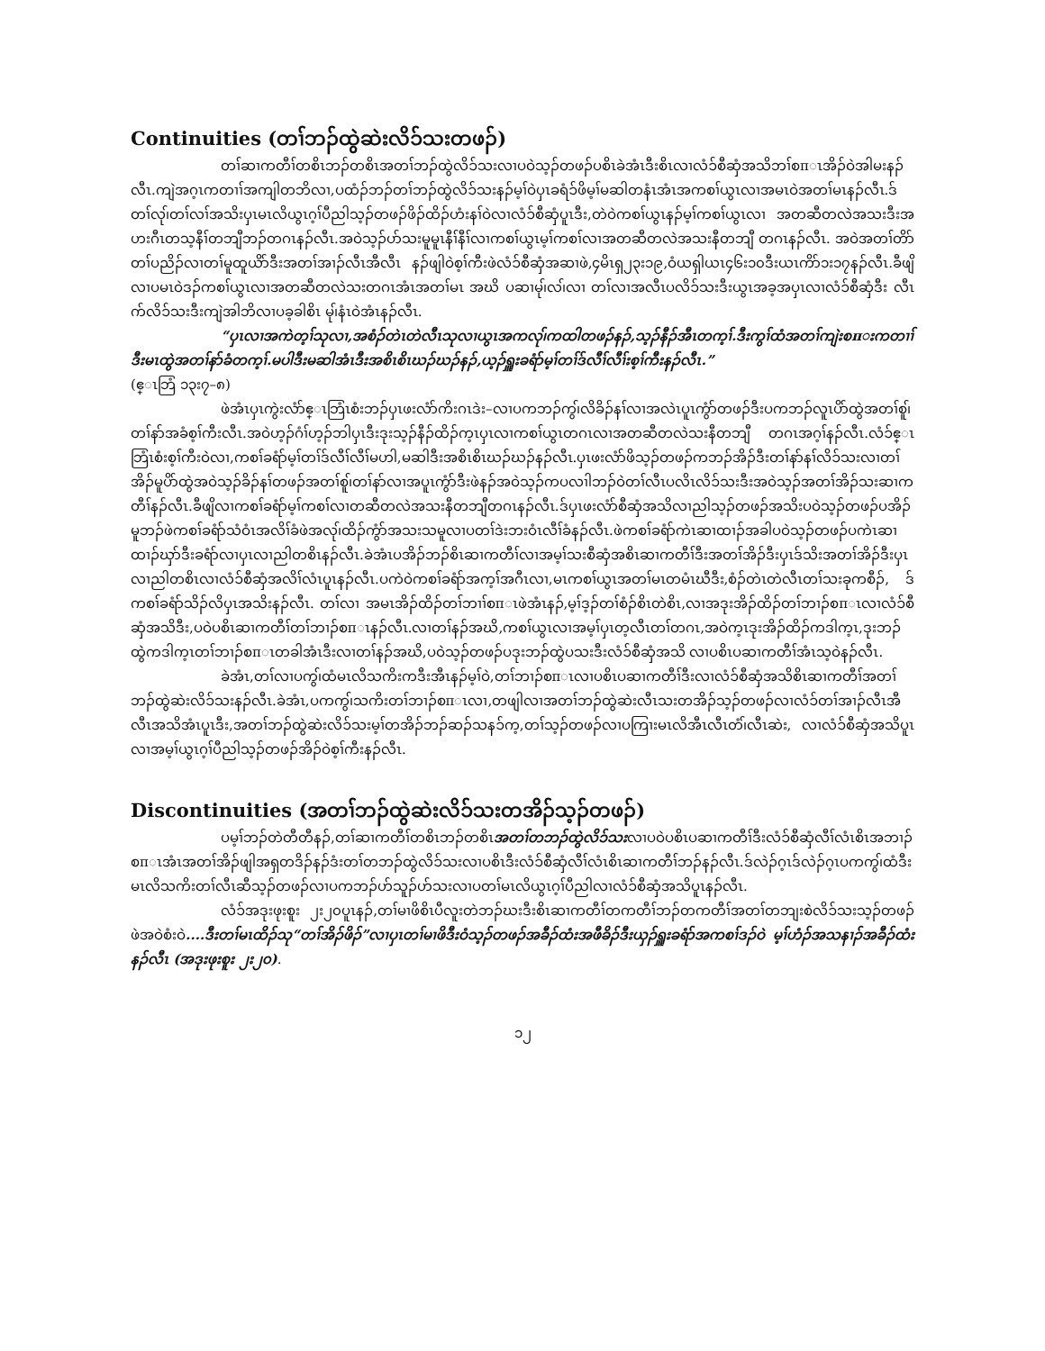Continuities (တၢ်ဘၣ်ထွဲဆဲးလိၥ်သးတဖၣ်)
တၢ်ဆၢကတီၢ်တစိၤဘၣ်တစိၤအတၢ်ဘၣ်ထွဲလိၥ်သးလၢပဝဲသ့ၣ်တဖၣ်ပစိၤခဲအံၤဒီးစိၤလၢလံၥ်စီဆှံအသိဘၢ်စπၤအိၣ်ဝဲအါမးနၣ်လီၤ.ကျဲအဂ့ၤကတၢၢ်အကျါတဘိလၢ,ပထံၣ်ဘၣ်တၢ်ဘၣ်ထွဲလိၥ်သးနၣ်မ့ၢ်ဝဲပှၤခရံၥ်ဖိမ့ၢ်မဆါတနံၤအံၤအကစၢ်ယွၤလၢအမၤဝဲအတၢ်မၤနၣ်လီၤ.ဒ်တၢ်လု၊်တၢ်လၢ်အသိးပှၤမၤလိယွၤဂ့ၢ်ပီညါသ့ၣ်တဖၣ်ဖိၣ်ထိၣ်ဟံးနၢ်ဝဲလၢလံၥ်စီဆှံပူၤဒီး,တဲဝဲကစၢ်ယွၤနၣ်မ့ၢ်ကစၢ်ယွၤလၢ အတဆီတလဲအသးဒီးအဟးဂီၤတသ့နီၢ်တဘျီဘၣ်တဂၤနၣ်လီၤ.အဝဲသ့ၣ်ပာ်သးမူမူၤနီၢ်နီၢ်လၢကစၢ်ယွၤမ့ၢ်ကစၢ်လၢအတဆီတလဲအသးနီတဘျီ တဂၤနၣ်လီၤ. အဝဲအတၢ်တိာ်တၢ်ပညိၣ်လၢတၢ်မူထူယိာ်ဒီးအတၢ်အၢၣ်လီၤအီလီၤ နၣ်ဖျါဝဲစ့ၢ်ကီးဖဲလံၥ်စီဆှံအဆၢဖဲ,၄မိၤရှ၂၃း၁၉,ဝံယရှါယၤ၄၆း၁၀ဒီးယၤကိာ်၁း၁၇နၣ်လီၤ.ခီဖျိလၢပမၤဝဲဒၣ်ကစၢ်ယွၤလၢအတဆီတလဲသးတဂၤအံၤအတၢ်မၤ အဃိ ပဆၢမု၊်လ၊်လၢ တၢ်လၢအလီၤပလိၥ်သးဒီးယွၤအခ့အပှၤလၢလံၥ်စီဆှံဒီး လီၤက်လိၥ်သးဒီးကျဲအါဘိလၢပခ့ခါစိၤ မု၊်နံၤဝဲအံၤနၣ်လီၤ.
“ပှၤလၢအကဲတ့ၢ်သုလၢ,အစံၣ်တဲၤတဲလီၤသုလၢယွၤအကလု၊်ကထါတဖၣ်နၣ်,သ့ၣ်နီၣ်အီၤတက့ၢ်.ဒီးကွၢ်ထံအတၢ်ကျဲးစπးကတၢၢ်ဒီးမၤထွဲအတၢ်နာ်ခံတက့ၢ်.မပါဒီးမဆါအံၤဒီးအစိၤစိၤဃၣ်ဃၣ်နၣ်,ယ့ၣ်ရှူးခရံာ်မ့ၢ်တၢ်ဒ်လီၢ်လီၢ်းစ့ၢ်ကီးနၣ်လီၤ.”
(ဧ္ၤဘြံ ၁၃း၇–၈)
ဖဲအံၤပှၤကွဲးလံာ်ဧ္ၤဘြံၤစံးဘၣ်ပှၤဖးလံာ်ကိးဂၤဒဲး–လၢပကဘၣ်ကွ၊်လိခိၣ်နၢ်လၢအလဲၤပူၤကွံာ်တဖၣ်ဒီးပကဘၣ်လူၤပိာ်ထွဲအတၢ်စူ၊်တၢ်နာ်အခံစ့ၢ်ကီးလီၤ.အဝဲဟ့ၣ်ဂံၢ်ဟ့ၣ်ဘါပှၤဒီးဒုးသ့ၣ်နီၣ်ထိၣ်က့ၤပှၤလၢကစၢ်ယွၤတဂၤလၢအတဆီတလဲသးနီတဘျီ တဂၤအဂ့ၢ်နၣ်လီၤ.လံၥ်ဧ္ၤဘြံၤစံးစ့ၢ်ကီးဝဲလၢ,ကစၢ်ခရံာ်မ့ၢ်တၢ်ဒ်လီၢ်လီၢ်မဟါ,မဆါဒီးအစိၤစိၤဃၣ်ဃၣ်နၣ်လီၤ.ပှၤဖးလံာ်ဖိသ့ၣ်တဖၣ်ကဘၣ်အိၣ်ဒီးတၢ်နာ်နၢ်လိၥ်သးလၢတၢ်အိၣ်မူပိာ်ထွဲအဝဲသ့ၣ်ခိၣ်နၢ်တဖၣ်အတၢ်စူ၊်တၢ်နာ်လၢအပူၤကွံာ်ဒီးဖဲနၣ်အဝဲသ့ၣ်ကပလၢါဘၣ်ဝဲတၢ်လီၤပလိၤလိၥ်သးဒီးအဝဲသ့ၣ်အတၢ်အိၣ်သးဆၢကတီၢ်နၣ်လီၤ.ခီဖျိလၢကစၢ်ခရံာ်မ့ၢ်ကစၢ်လၢတဆီတလဲအသးနီတဘျီတဂၤနၣ်လီၤ.ဒ်ပှၤဖးလံာ်စီဆှံအသိလၢညါသ့ၣ်တဖၣ်အသိးပဝဲသ့ၣ်တဖၣ်ပအိၣ်မူဘၣ်ဖဲကစၢ်ခရံာ်သံဝံၤအလိၢ်ခံဖဲအလု၊်ထိၣ်ကွံာ်အသးသမူလၢပတၢ်ဒဲးဘးဝံၤလီၢ်ခံနၣ်လီၤ.ဖဲကစၢ်ခရံာ်ကဲၤဆၢထၢၣ်အခါပဝဲသ့ၣ်တဖၣ်ပကဲၤဆၢထၢၣ်ဃှာ်ဒီးခရံာ်လၢပှၤလၢညါတစိၤနၣ်လီၤ.ခဲအံၤပအိၣ်ဘၣ်စိၤဆၢကတီၢ်လၢအမ့ၢ်သးစီဆှံအစိၤဆၢကတီၢ်ဒီးအတၢ်အိၣ်ဒီးပှၤဒ်သိးအတၢ်အိၣ်ဒီးပှၤလၢညါတစိၤလၢလံၥ်စီဆှံအလိၢ်လံၤပူၤနၣ်လီၤ.ပကဲဝဲကစၢ်ခရံာ်အက့ၢ်အဂီၤလၢ,မၤကစၢ်ယွၤအတၢ်မၤတမံၤဃီဒီး,စံၣ်တဲၤတဲလီၤတၢ်သးခုကစီၣ်, ဒ်ကစၢ်ခရံာ်သိၣ်လိပှၤအသိးနၣ်လီၤ. တၢ်လၢ အမၤအိၣ်ထိၣ်တၢ်ဘၢၢ်စπၤဖဲအံၤနၣ်,မ့ၢ်ဒ့ၣ်တၢ်စံၣ်စိၤတဲစိၤ,လၢအဒုးအိၣ်ထိၣ်တၢ်ဘၢၣ်စπၤလၢလံၥ်စီဆှံအသိဒီး,ပဝဲပစိၤဆၢကတီၢ်တၢ်ဘၢၣ်စπၤနၣ်လီၤ.လၢတၢ်နၣ်အဃိ,ကစၢ်ယွၤလၢအမ့ၢ်ပှၤတ့လီၤတၢ်တဂၤ,အဝဲက့ၤဒုးအိၣ်ထိၣ်ကဒါက့ၤ,ဒုးဘၣ်ထွဲကဒါက့ၤတၢ်ဘၢၣ်စπၤတခါအံၤဒီးလၢတၢ်နၣ်အဃိ,ပဝဲသ့ၣ်တဖၣ်ပဒုးဘၣ်ထွဲပသးဒီးလံၥ်စီဆှံအသိ လၢပစိၤပဆၢကတီၢ်အံၤသ့ဝဲနၣ်လီၤ.
ခဲအံၤ,တၢ်လၢပကွ၊်ထံမၤလိသကိးကဒီးအီၤနၣ်မ့ၢ်ဝဲ,တၢ်ဘၢၣ်စπၤလၢပစိၤပဆၢကတီၢ်ဒီးလၢလံၥ်စီဆှံအသိစိၤဆၢကတီၢ်အတၢ်ဘၣ်ထွဲဆဲးလိၥ်သးနၣ်လီၤ.ခဲအံၤ,ပကကွ၊်သကိးတၢ်ဘၢၣ်စπၤလၢ,တဖျါလၢအတၢ်ဘၣ်ထွဲဆဲးလီၤသးတအိၣ်သ့ၣ်တဖၣ်လၢလံၥ်တၢ်အၢၣ်လီၤအီလီၤအသိအံၤပူၤဒီး,အတၢ်ဘၣ်ထွဲဆဲးလိၥ်သးမ့ၢ်တအိၣ်ဘၣ်ဆၣ်သနၥ်က့,တၢ်သ့ၣ်တဖၣ်လၢပကြၢးမၤလိအီၤလီၤတံ၊်လီၤဆဲး, လၢလံၥ်စီဆှံအသိပူၤလၢအမ့ၢ်ယွၤဂ့ၢ်ပီညါသ့ၣ်တဖၣ်အိၣ်ဝဲစ့ၢ်ကီးနၣ်လီၤ.
Discontinuities (အတၢ်ဘၣ်ထွဲဆဲးလိၥ်သးတအိၣ်သ့ၣ်တဖၣ်)
ပမ့ၢ်ဘၣ်တဲတီတီနၣ်,တၢ်ဆၢကတီၢ်တစိၤဘၣ်တစိၤအတၢ်တဘၣ်ထွဲလိၥ်သးလၢပဝဲပစိၤပဆၢကတီၢ်ဒီးလံၥ်စီဆှံလီၢ်လံၤစိၤအဘၢၣ်စπၤအံၤအတၢ်အိၣ်ဖျါအရှတဒိၣ်နၣ်ဒံးတၢ်တဘၣ်ထွဲလိၥ်သးလၢပစိၤဒီးလံၥ်စီဆှံလီၢ်လံၤစိၤဆၢကတီၢ်ဘၣ်နၣ်လီၤ.ဒ်လဲၣ်ဂ့ၤဒ်လဲၣ်ဂ့ၤပကကွ၊်ထံဒီးမၤလိသကိးတၢ်လီၤဆီသ့ၣ်တဖၣ်လၢပကဘၣ်ဟ်သူၣ်ဟ်သးလၢပတၢ်မၤလိယွၤဂ့ၢ်ပီညါလၢလံၥ်စီဆှံအသိပူၤနၣ်လီၤ.
လံၥ်အဒုးဖုးစူး ၂း၂၀ပူၤနၣ်,တၢ်မၢဖိစိၤပီလူးတဲဘၣ်ဃးဒီးစိၤဆၢကတီၢ်တကတီၢ်ဘၣ်တကတီၢ်အတၢ်တဘျးစဲလိၥ်သးသ့ၣ်တဖၣ်ဖဲအဝဲစံးဝဲ....ဒီးတၢ်မၤထိၣ်သု“တၢ်အိၣ်ဖိၣ်”လၢပှၤတၢ်မၢဖိဒီးဝံသ့ၣ်တဖၣ်အခီၣ်ထံးအဖီခိၣ်ဒီးယှၣ်ရှူးခရံာ်အကစၢ်ဒၣ်ဝဲ မ့ၢ်ဟံၣ်အသနၢၣ်အခီၣ်ထံးနၣ်လီၤ (အဒုးဖုးစူး ၂း၂၀).
၁၂